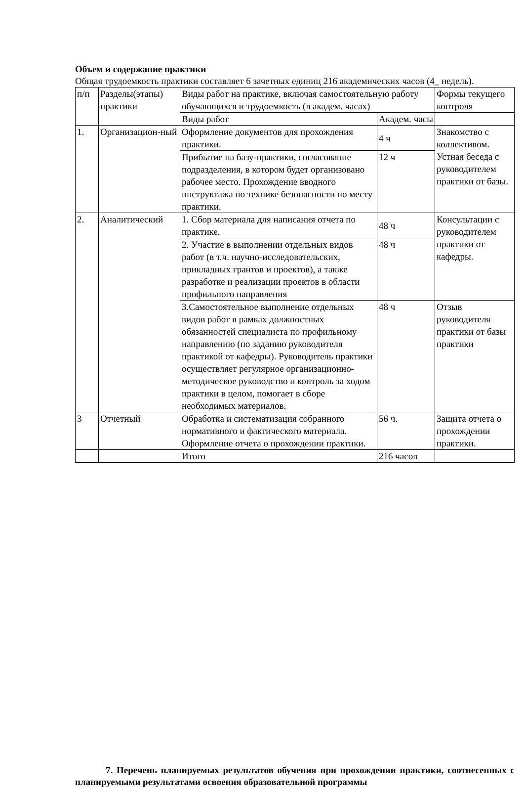Объем и содержание практики
Общая трудоемкость практики составляет 6 зачетных единиц 216 академических часов (4_ недель).
| п/п | Разделы(этапы) практики | Виды работ на практике, включая самостоятельную работу обучающихся и трудоемкость (в академ. часах) | | Формы текущего контроля |
| | | Виды работ | Академ. часы | |
| 1. | Организацион-ный | Оформление документов для прохождения практики. | 4 ч | Знакомство с коллективом. Устная беседа с руководителем практики от базы. |
| | | Прибытие на базу-практики, согласование подразделения, в котором будет организовано рабочее место. Прохождение вводного инструктажа по технике безопасности по месту практики. | 12 ч | |
| 2. | Аналитический | 1. Сбор материала для написания отчета по практике. | 48 ч | Консультации с руководителем практики от кафедры. |
| | | 2. Участие в выполнении отдельных видов работ (в т.ч. научно-исследовательских, прикладных грантов и проектов), а также разработке и реализации проектов в области профильного направления | 48 ч | |
| | | 3.Самостоятельное выполнение отдельных видов работ в рамках должностных обязанностей специалиста по профильному направлению (по заданию руководителя практикой от кафедры). Руководитель практики осуществляет регулярное организационно-методическое руководство и контроль за ходом практики в целом, помогает в сборе необходимых материалов. | 48 ч | Отзыв руководителя практики от базы практики |
| 3 | Отчетный | Обработка и систематизация собранного нормативного и фактического материала. Оформление отчета о прохождении практики. | 56 ч. | Защита отчета о прохождении практики. |
| | | Итого | 216 часов | |
7. Перечень планируемых результатов обучения при прохождении практики, соотнесенных с планируемыми результатами освоения образовательной программы